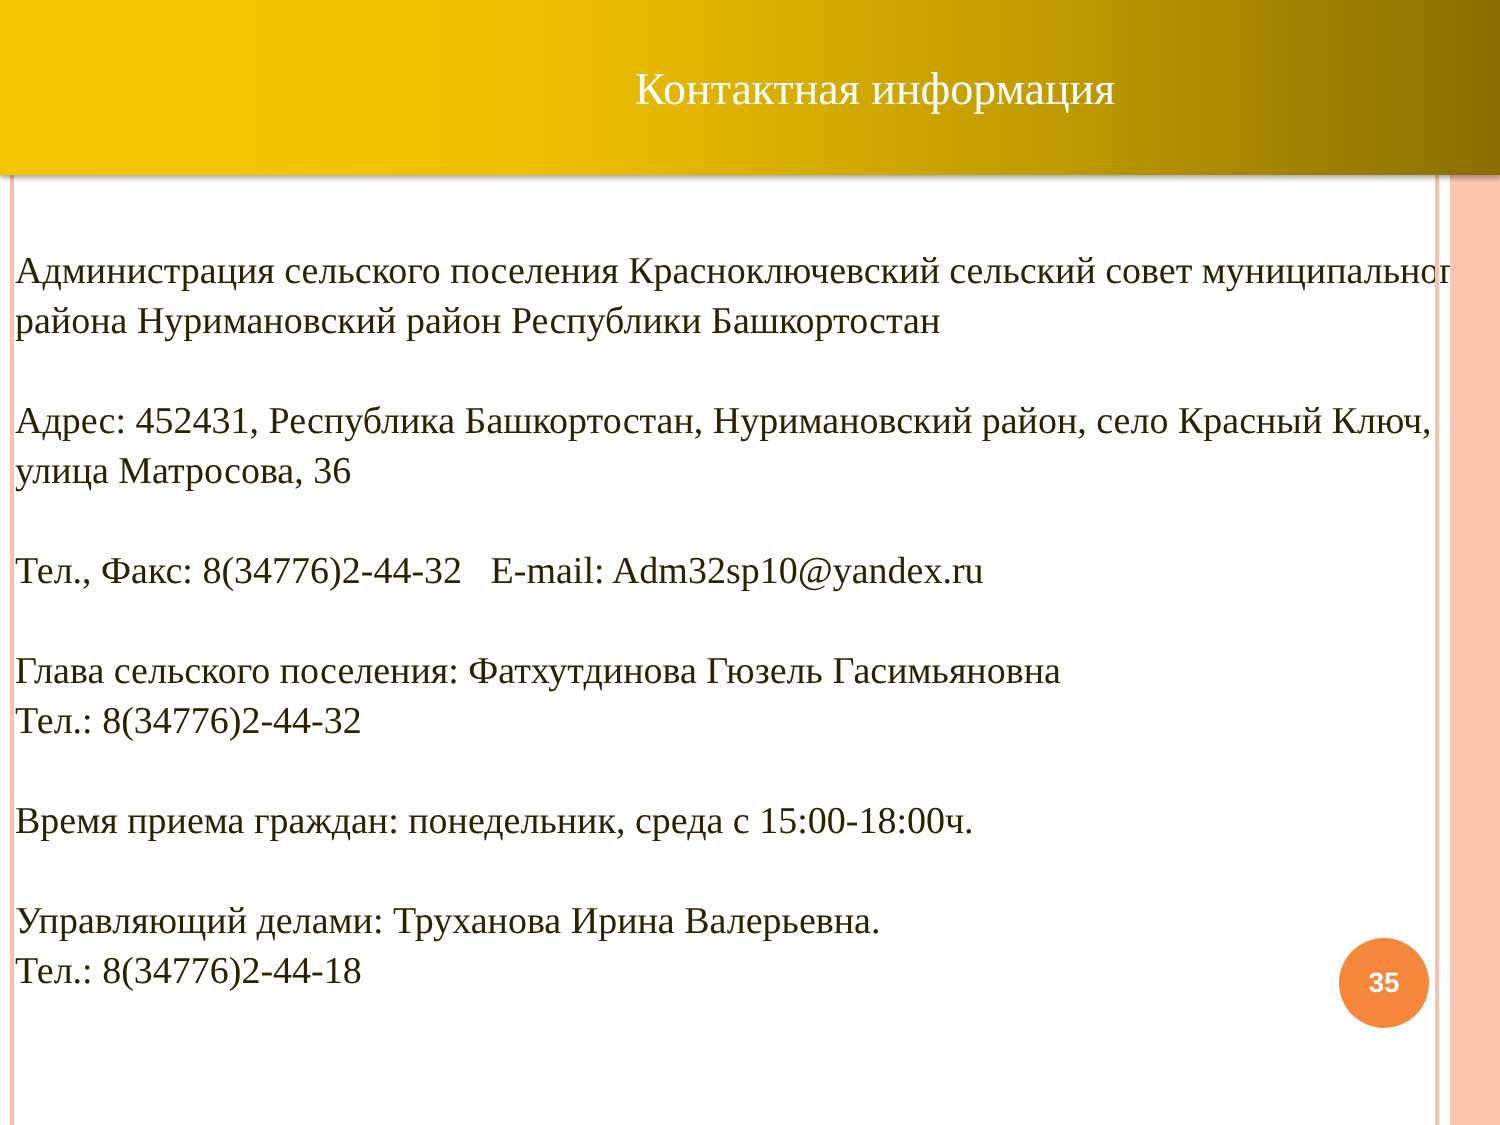Контактная информация
Администрация сельского поселения Красноключевский сельский совет муниципального района Нуримановский район Республики Башкортостан
Адрес: 452431, Республика Башкортостан, Нуримановский район, село Красный Ключ, улица Матросова, 36
Тел., Факс: 8(34776)2-44-32 E-mail: Adm32sp10@yandex.ru
Глава сельского поселения: Фатхутдинова Гюзель Гасимьяновна
Тел.: 8(34776)2-44-32
Время приема граждан: понедельник, среда с 15:00-18:00ч.
Управляющий делами: Труханова Ирина Валерьевна.
Тел.: 8(34776)2-44-18
35